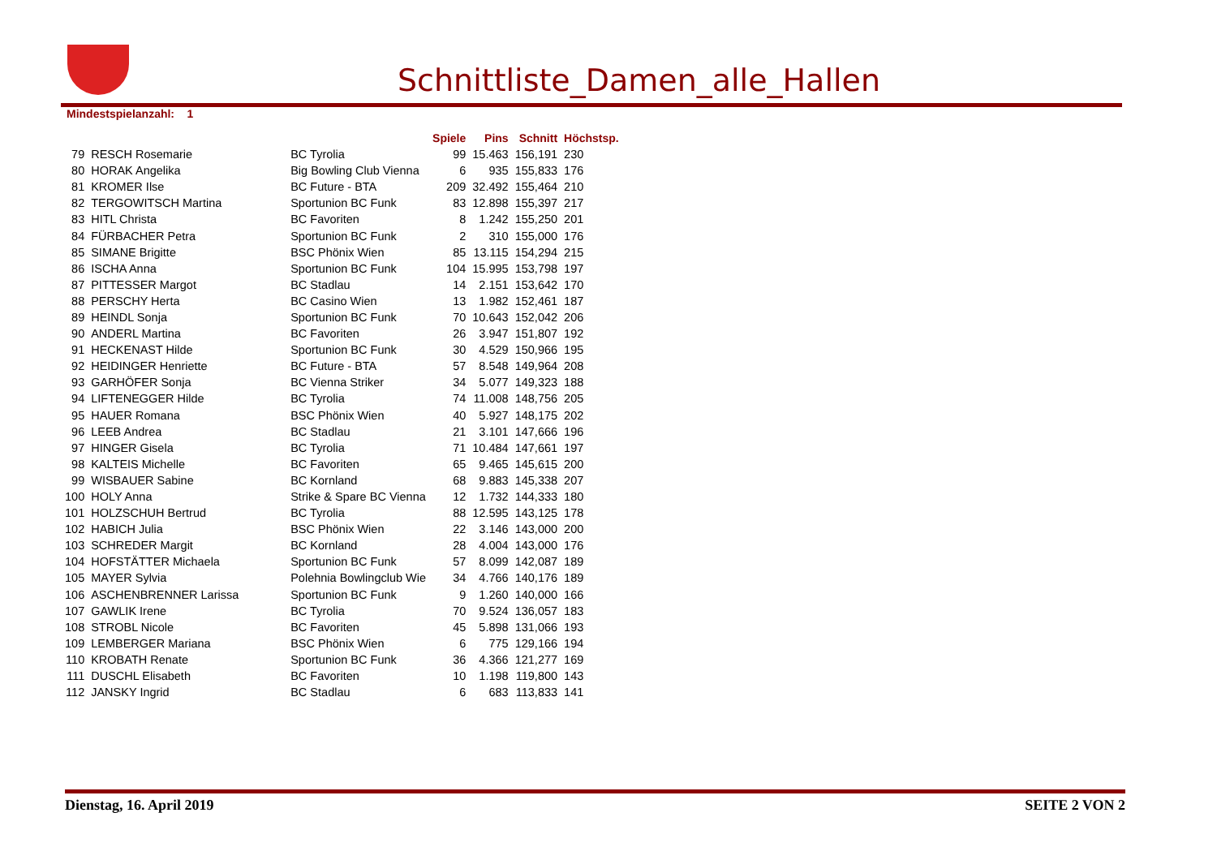Schnittliste_Damen_alle_Hallen
Mindestspielanzahl: 1
| | | | Spiele | Pins | Schnitt | Höchstsp. |
| --- | --- | --- | --- | --- | --- | --- |
| 79 | RESCH Rosemarie | BC Tyrolia | 99 | 15.463 | 156,191 | 230 |
| 80 | HORAK Angelika | Big Bowling Club Vienna | 6 | 935 | 155,833 | 176 |
| 81 | KROMER Ilse | BC Future - BTA | 209 | 32.492 | 155,464 | 210 |
| 82 | TERGOWITSCH Martina | Sportunion BC Funk | 83 | 12.898 | 155,397 | 217 |
| 83 | HITL Christa | BC Favoriten | 8 | 1.242 | 155,250 | 201 |
| 84 | FÜRBACHER Petra | Sportunion BC Funk | 2 | 310 | 155,000 | 176 |
| 85 | SIMANE Brigitte | BSC Phönix Wien | 85 | 13.115 | 154,294 | 215 |
| 86 | ISCHA Anna | Sportunion BC Funk | 104 | 15.995 | 153,798 | 197 |
| 87 | PITTESSER Margot | BC Stadlau | 14 | 2.151 | 153,642 | 170 |
| 88 | PERSCHY Herta | BC Casino Wien | 13 | 1.982 | 152,461 | 187 |
| 89 | HEINDL Sonja | Sportunion BC Funk | 70 | 10.643 | 152,042 | 206 |
| 90 | ANDERL Martina | BC Favoriten | 26 | 3.947 | 151,807 | 192 |
| 91 | HECKENAST Hilde | Sportunion BC Funk | 30 | 4.529 | 150,966 | 195 |
| 92 | HEIDINGER Henriette | BC Future - BTA | 57 | 8.548 | 149,964 | 208 |
| 93 | GARHÖFER Sonja | BC Vienna Striker | 34 | 5.077 | 149,323 | 188 |
| 94 | LIFTENEGGER Hilde | BC Tyrolia | 74 | 11.008 | 148,756 | 205 |
| 95 | HAUER Romana | BSC Phönix Wien | 40 | 5.927 | 148,175 | 202 |
| 96 | LEEB Andrea | BC Stadlau | 21 | 3.101 | 147,666 | 196 |
| 97 | HINGER Gisela | BC Tyrolia | 71 | 10.484 | 147,661 | 197 |
| 98 | KALTEIS Michelle | BC Favoriten | 65 | 9.465 | 145,615 | 200 |
| 99 | WISBAUER Sabine | BC Kornland | 68 | 9.883 | 145,338 | 207 |
| 100 | HOLY Anna | Strike & Spare BC Vienna | 12 | 1.732 | 144,333 | 180 |
| 101 | HOLZSCHUH Bertrud | BC Tyrolia | 88 | 12.595 | 143,125 | 178 |
| 102 | HABICH Julia | BSC Phönix Wien | 22 | 3.146 | 143,000 | 200 |
| 103 | SCHREDER Margit | BC Kornland | 28 | 4.004 | 143,000 | 176 |
| 104 | HOFSTÄTTER Michaela | Sportunion BC Funk | 57 | 8.099 | 142,087 | 189 |
| 105 | MAYER Sylvia | Polehnia Bowlingclub Wie | 34 | 4.766 | 140,176 | 189 |
| 106 | ASCHENBRENNER Larissa | Sportunion BC Funk | 9 | 1.260 | 140,000 | 166 |
| 107 | GAWLIK Irene | BC Tyrolia | 70 | 9.524 | 136,057 | 183 |
| 108 | STROBL Nicole | BC Favoriten | 45 | 5.898 | 131,066 | 193 |
| 109 | LEMBERGER Mariana | BSC Phönix Wien | 6 | 775 | 129,166 | 194 |
| 110 | KROBATH Renate | Sportunion BC Funk | 36 | 4.366 | 121,277 | 169 |
| 111 | DUSCHL Elisabeth | BC Favoriten | 10 | 1.198 | 119,800 | 143 |
| 112 | JANSKY Ingrid | BC Stadlau | 6 | 683 | 113,833 | 141 |
Dienstag, 16. April 2019 SEITE 2 VON 2